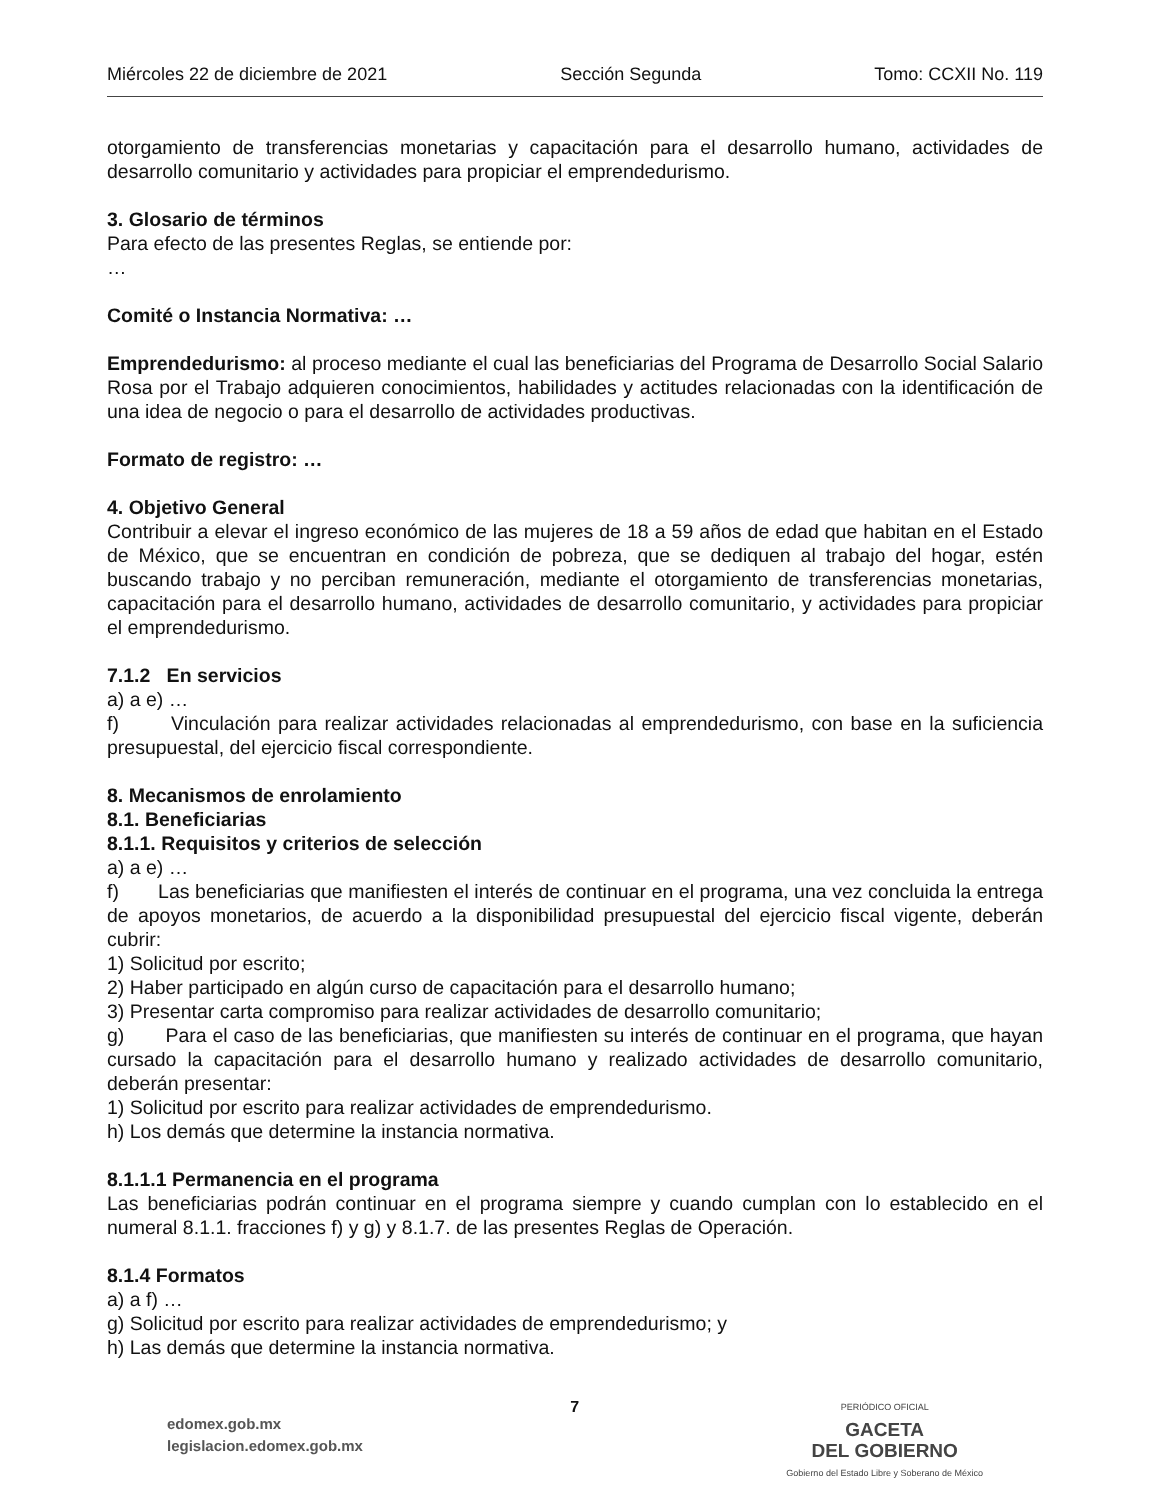Miércoles 22 de diciembre de 2021 Sección Segunda Tomo: CCXII No. 119
otorgamiento de transferencias monetarias y capacitación para el desarrollo humano, actividades de desarrollo comunitario y actividades para propiciar el emprendedurismo.
3. Glosario de términos
Para efecto de las presentes Reglas, se entiende por:
…
Comité o Instancia Normativa: …
Emprendedurismo: al proceso mediante el cual las beneficiarias del Programa de Desarrollo Social Salario Rosa por el Trabajo adquieren conocimientos, habilidades y actitudes relacionadas con la identificación de una idea de negocio o para el desarrollo de actividades productivas.
Formato de registro: …
4. Objetivo General
Contribuir a elevar el ingreso económico de las mujeres de 18 a 59 años de edad que habitan en el Estado de México, que se encuentran en condición de pobreza, que se dediquen al trabajo del hogar, estén buscando trabajo y no perciban remuneración, mediante el otorgamiento de transferencias monetarias, capacitación para el desarrollo humano, actividades de desarrollo comunitario, y actividades para propiciar el emprendedurismo.
7.1.2 En servicios
a) a e) …
f) Vinculación para realizar actividades relacionadas al emprendedurismo, con base en la suficiencia presupuestal, del ejercicio fiscal correspondiente.
8. Mecanismos de enrolamiento
8.1. Beneficiarias
8.1.1. Requisitos y criterios de selección
a) a e) …
f) Las beneficiarias que manifiesten el interés de continuar en el programa, una vez concluida la entrega de apoyos monetarios, de acuerdo a la disponibilidad presupuestal del ejercicio fiscal vigente, deberán cubrir:
1) Solicitud por escrito;
2) Haber participado en algún curso de capacitación para el desarrollo humano;
3) Presentar carta compromiso para realizar actividades de desarrollo comunitario;
g) Para el caso de las beneficiarias, que manifiesten su interés de continuar en el programa, que hayan cursado la capacitación para el desarrollo humano y realizado actividades de desarrollo comunitario, deberán presentar:
1) Solicitud por escrito para realizar actividades de emprendedurismo.
h) Los demás que determine la instancia normativa.
8.1.1.1 Permanencia en el programa
Las beneficiarias podrán continuar en el programa siempre y cuando cumplan con lo establecido en el numeral 8.1.1. fracciones f) y g) y 8.1.7. de las presentes Reglas de Operación.
8.1.4 Formatos
a) a f) …
g) Solicitud por escrito para realizar actividades de emprendedurismo; y
h) Las demás que determine la instancia normativa.
edomex.gob.mx
legislacion.edomex.gob.mx
7
PERIÓDICO OFICIAL
GACETA
DEL GOBIERNO
Gobierno del Estado Libre y Soberano de México